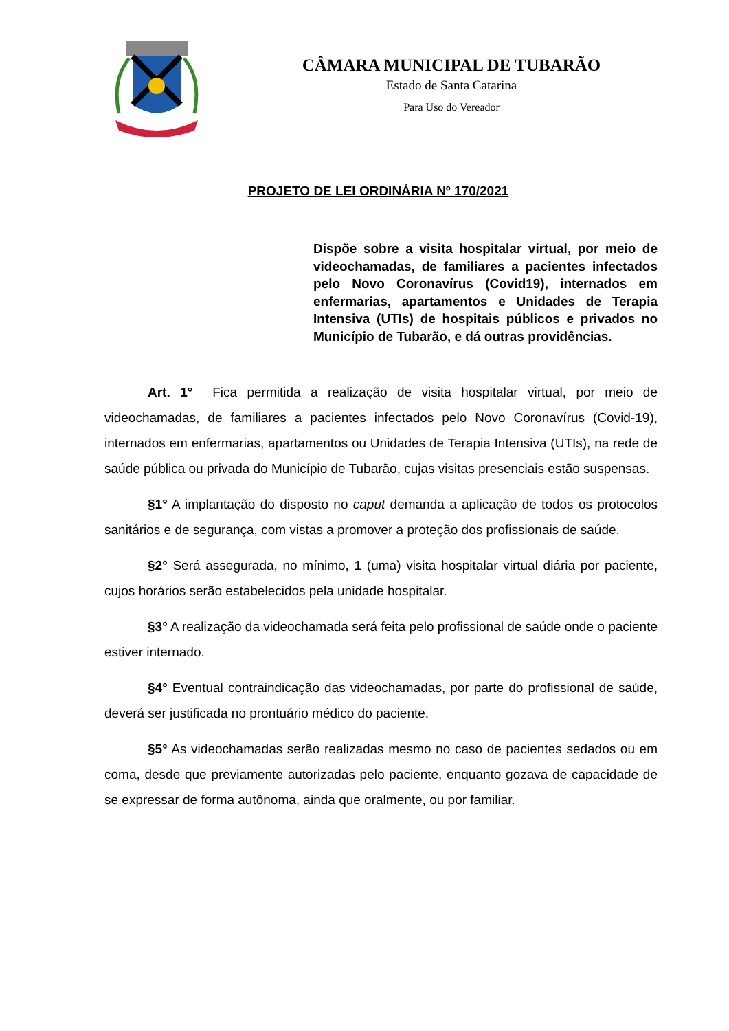CÂMARA MUNICIPAL DE TUBARÃO
Estado de Santa Catarina
Para Uso do Vereador
PROJETO DE LEI ORDINÁRIA Nº 170/2021
Dispõe sobre a visita hospitalar virtual, por meio de videochamadas, de familiares a pacientes infectados pelo Novo Coronavírus (Covid19), internados em enfermarias, apartamentos e Unidades de Terapia Intensiva (UTIs) de hospitais públicos e privados no Município de Tubarão, e dá outras providências.
Art. 1° Fica permitida a realização de visita hospitalar virtual, por meio de videochamadas, de familiares a pacientes infectados pelo Novo Coronavírus (Covid-19), internados em enfermarias, apartamentos ou Unidades de Terapia Intensiva (UTIs), na rede de saúde pública ou privada do Município de Tubarão, cujas visitas presenciais estão suspensas.
§1° A implantação do disposto no caput demanda a aplicação de todos os protocolos sanitários e de segurança, com vistas a promover a proteção dos profissionais de saúde.
§2° Será assegurada, no mínimo, 1 (uma) visita hospitalar virtual diária por paciente, cujos horários serão estabelecidos pela unidade hospitalar.
§3° A realização da videochamada será feita pelo profissional de saúde onde o paciente estiver internado.
§4° Eventual contraindicação das videochamadas, por parte do profissional de saúde, deverá ser justificada no prontuário médico do paciente.
§5° As videochamadas serão realizadas mesmo no caso de pacientes sedados ou em coma, desde que previamente autorizadas pelo paciente, enquanto gozava de capacidade de se expressar de forma autônoma, ainda que oralmente, ou por familiar.